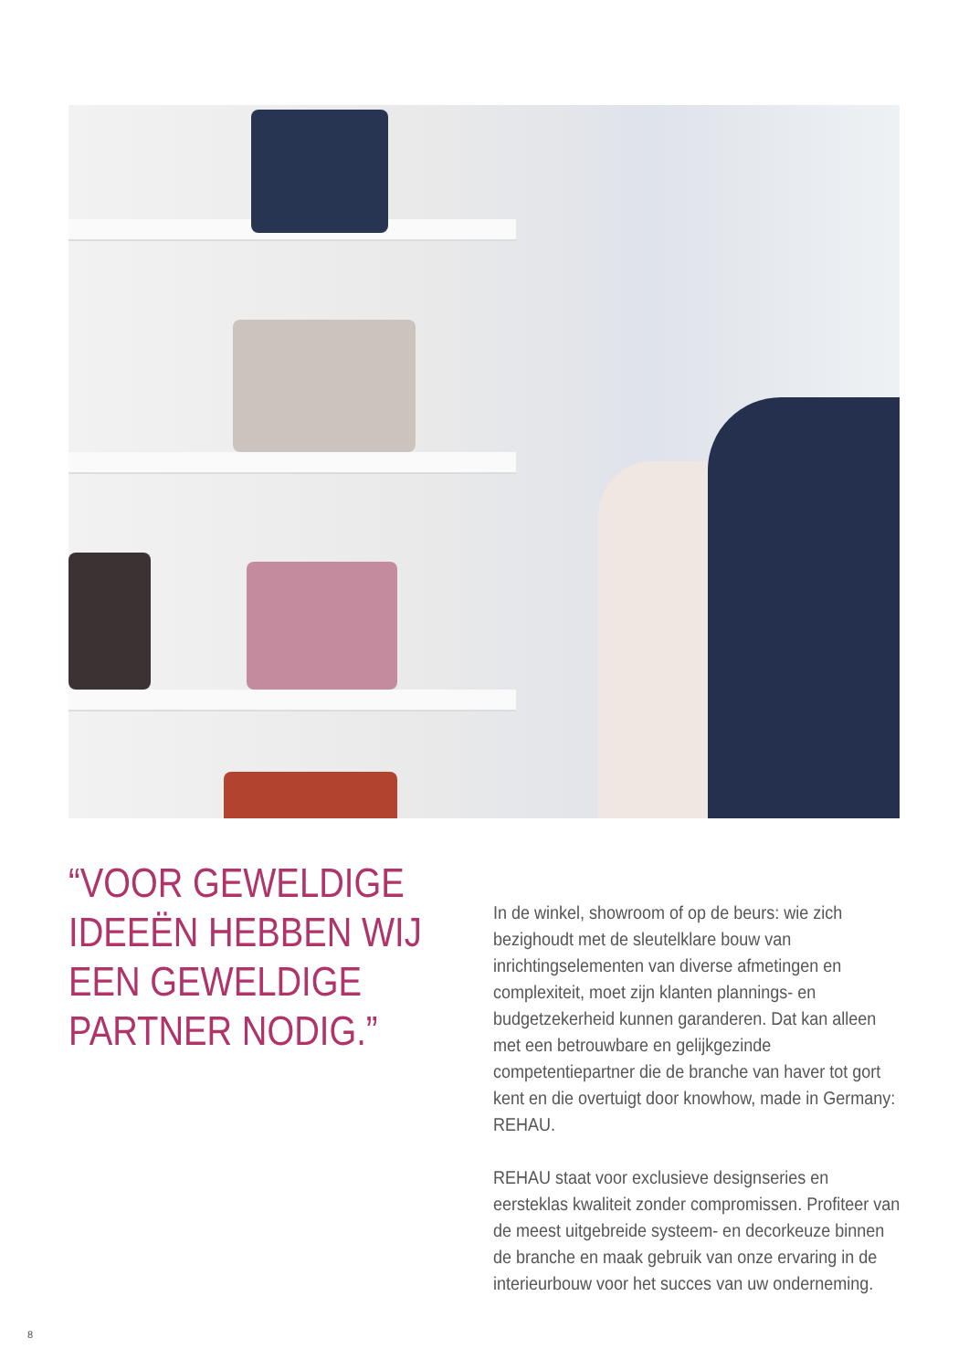“VOOR GEWELDIGE IDEEËN HEBBEN WIJ EEN GEWELDIGE PARTNER NODIG.”
In de winkel, showroom of op de beurs: wie zich bezighoudt met de sleutelklare bouw van inrichtingselementen van diverse afmetingen en complexiteit, moet zijn klanten plannings- en budgetzekerheid kunnen garanderen. Dat kan alleen met een betrouwbare en gelijkgezinde competentiepartner die de branche van haver tot gort kent en die overtuigt door knowhow, made in Germany: REHAU.
REHAU staat voor exclusieve designseries en eersteklas kwaliteit zonder compromissen. Profiteer van de meest uitgebreide systeem- en decorkeuze binnen de branche en maak gebruik van onze ervaring in de interieurbouw voor het succes van uw onderneming.
8